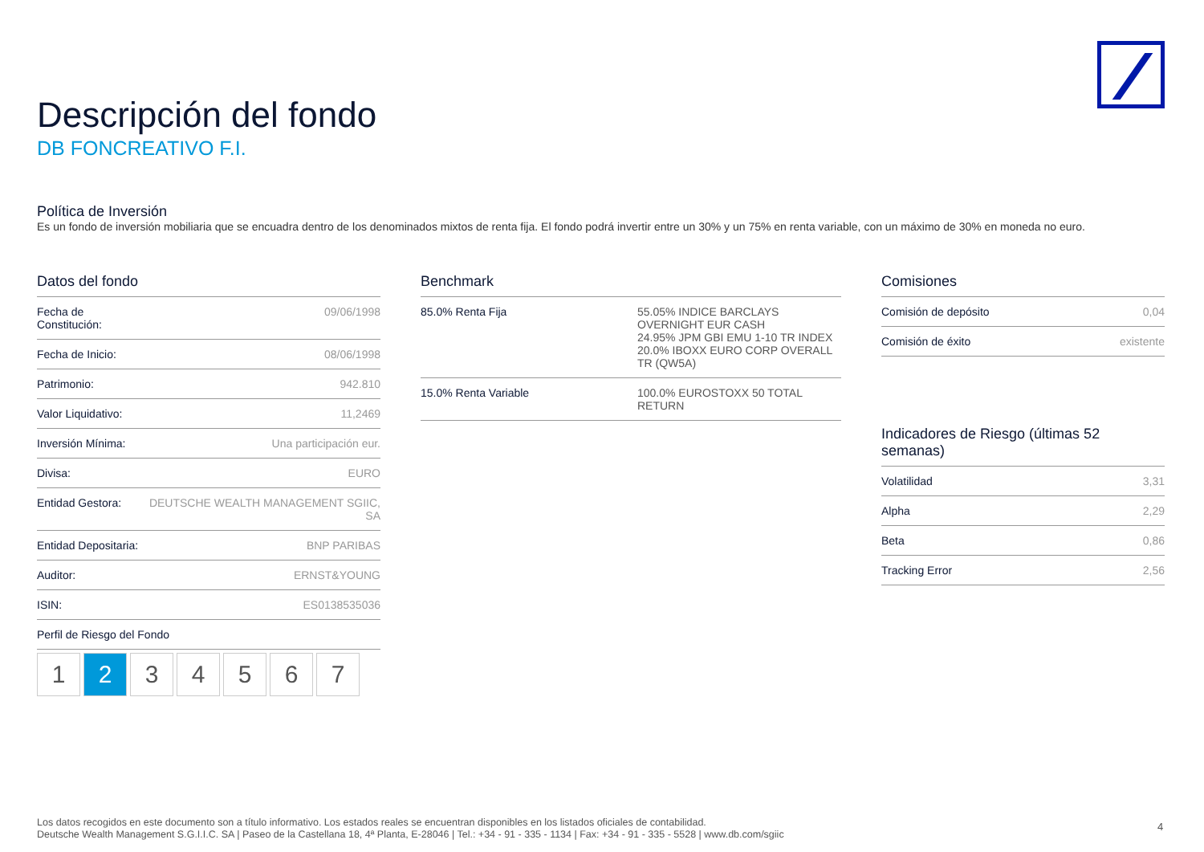Descripción del fondo
DB FONCREATIVO F.I.
Política de Inversión
Es un fondo de inversión mobiliaria que se encuadra dentro de los denominados mixtos de renta fija. El fondo podrá invertir entre un 30% y un 75% en renta variable, con un máximo de 30% en moneda no euro.
Datos del fondo
| Fecha de Constitución: | 09/06/1998 |
| Fecha de Inicio: | 08/06/1998 |
| Patrimonio: | 942.810 |
| Valor Liquidativo: | 11,2469 |
| Inversión Mínima: | Una participación eur. |
| Divisa: | EURO |
| Entidad Gestora: | DEUTSCHE WEALTH MANAGEMENT SGIIC, SA |
| Entidad Depositaria: | BNP PARIBAS |
| Auditor: | ERNST&YOUNG |
| ISIN: | ES0138535036 |
| Perfil de Riesgo del Fondo | |
1 2 3 4 5 6 7
Benchmark
| 85.0% Renta Fija | 55.05% INDICE BARCLAYS OVERNIGHT EUR CASH 24.95% JPM GBI EMU 1-10 TR INDEX 20.0% IBOXX EURO CORP OVERALL TR (QW5A) |
| 15.0% Renta Variable | 100.0% EUROSTOXX 50 TOTAL RETURN |
Comisiones
| Comisión de depósito | 0,04 |
| Comisión de éxito | existente |
Indicadores de Riesgo (últimas 52 semanas)
| Volatilidad | 3,31 |
| Alpha | 2,29 |
| Beta | 0,86 |
| Tracking Error | 2,56 |
Los datos recogidos en este documento son a título informativo. Los estados reales se encuentran disponibles en los listados oficiales de contabilidad.
Deutsche Wealth Management S.G.I.I.C. SA | Paseo de la Castellana 18, 4ª Planta, E-28046 | Tel.: +34 - 91 - 335 - 1134 | Fax: +34 - 91 - 335 - 5528 | www.db.com/sgiic
4